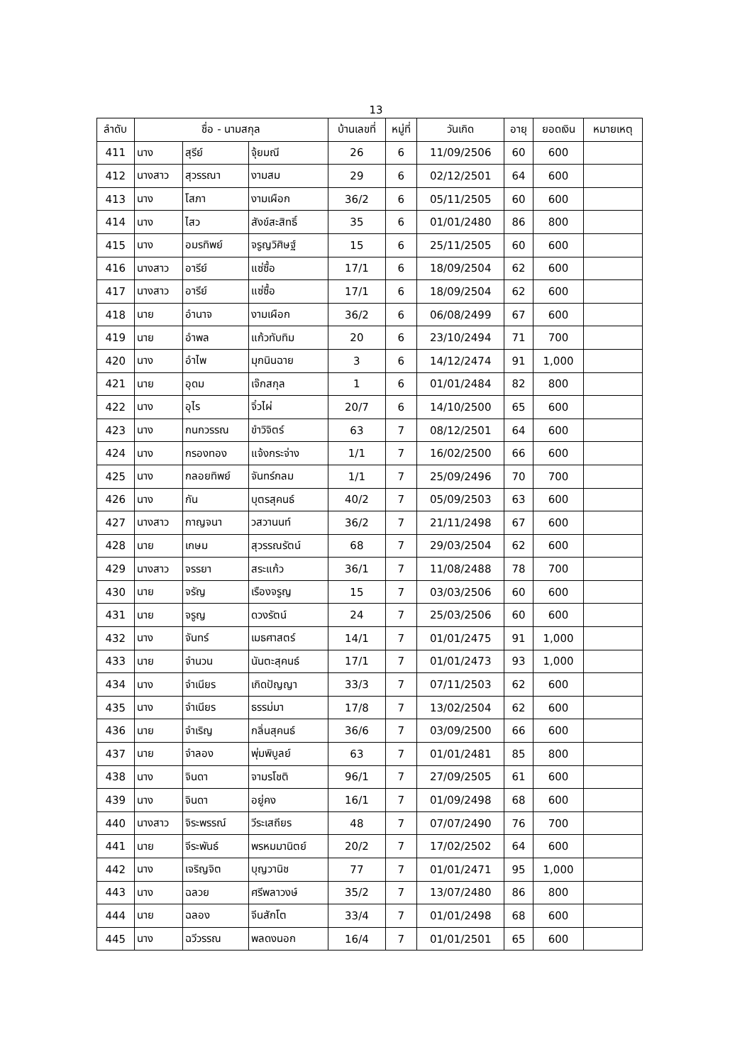13
| ลำดับ | ชื่อ - นามสกุล | | | บ้านเลขที่ | หมู่ที่ | วันเกิด | อายุ | ยอดเงิน | หมายเหตุ |
| --- | --- | --- | --- | --- | --- | --- | --- | --- | --- |
| 411 | นาง | สุรีย์ | จุ้ยมณี | 26 | 6 | 11/09/2506 | 60 | 600 | |
| 412 | นางสาว | สุวรรณา | งามสม | 29 | 6 | 02/12/2501 | 64 | 600 | |
| 413 | นาง | โสภา | งามเผือก | 36/2 | 6 | 05/11/2505 | 60 | 600 | |
| 414 | นาง | ไสว | สังข์สะสิทธิ์ | 35 | 6 | 01/01/2480 | 86 | 800 | |
| 415 | นาง | อมรทิพย์ | จรูญวิศิษฐ์ | 15 | 6 | 25/11/2505 | 60 | 600 | |
| 416 | นางสาว | อารีย์ | แซ่ซื้อ | 17/1 | 6 | 18/09/2504 | 62 | 600 | |
| 417 | นางสาว | อารีย์ | แซ่ซื้อ | 17/1 | 6 | 18/09/2504 | 62 | 600 | |
| 418 | นาย | อำนาจ | งามเผือก | 36/2 | 6 | 06/08/2499 | 67 | 600 | |
| 419 | นาย | อำพล | แก้วทับทิม | 20 | 6 | 23/10/2494 | 71 | 700 | |
| 420 | นาง | อำไพ | มุกนินฉาย | 3 | 6 | 14/12/2474 | 91 | 1,000 | |
| 421 | นาย | อุดม | เจ๊กสกุล | 1 | 6 | 01/01/2484 | 82 | 800 | |
| 422 | นาง | อุไร | จิ๋วไผ่ | 20/7 | 6 | 14/10/2500 | 65 | 600 | |
| 423 | นาง | กนกวรรณ | ขำวิจิตร์ | 63 | 7 | 08/12/2501 | 64 | 600 | |
| 424 | นาง | กรองทอง | แจ้งกระจ่าง | 1/1 | 7 | 16/02/2500 | 66 | 600 | |
| 425 | นาง | กลอยทิพย์ | จันทร์กลม | 1/1 | 7 | 25/09/2496 | 70 | 700 | |
| 426 | นาง | กัน | บุตรสุคนธ์ | 40/2 | 7 | 05/09/2503 | 63 | 600 | |
| 427 | นางสาว | กาญจนา | วสวานนท์ | 36/2 | 7 | 21/11/2498 | 67 | 600 | |
| 428 | นาย | เกษม | สุวรรณรัตน์ | 68 | 7 | 29/03/2504 | 62 | 600 | |
| 429 | นางสาว | จรรยา | สระแก้ว | 36/1 | 7 | 11/08/2488 | 78 | 700 | |
| 430 | นาย | จรัญ | เรืองจรูญ | 15 | 7 | 03/03/2506 | 60 | 600 | |
| 431 | นาย | จรูญ | ดวงรัตน์ | 24 | 7 | 25/03/2506 | 60 | 600 | |
| 432 | นาง | จันทร์ | เมธศาสตร์ | 14/1 | 7 | 01/01/2475 | 91 | 1,000 | |
| 433 | นาย | จำนวน | นันตะสุคนธ์ | 17/1 | 7 | 01/01/2473 | 93 | 1,000 | |
| 434 | นาง | จำเนียร | เกิดปัญญา | 33/3 | 7 | 07/11/2503 | 62 | 600 | |
| 435 | นาง | จำเนียร | ธรรม่มา | 17/8 | 7 | 13/02/2504 | 62 | 600 | |
| 436 | นาย | จำเริญ | กลิ่นสุคนธ์ | 36/6 | 7 | 03/09/2500 | 66 | 600 | |
| 437 | นาย | จำลอง | พุ่มพิบูลย์ | 63 | 7 | 01/01/2481 | 85 | 800 | |
| 438 | นาง | จินดา | จามรโชติ | 96/1 | 7 | 27/09/2505 | 61 | 600 | |
| 439 | นาง | จินดา | อยู่คง | 16/1 | 7 | 01/09/2498 | 68 | 600 | |
| 440 | นางสาว | จิระพรรณ์ | วีระเสถียร | 48 | 7 | 07/07/2490 | 76 | 700 | |
| 441 | นาย | จีระพันธ์ | พรหมมานิตย์ | 20/2 | 7 | 17/02/2502 | 64 | 600 | |
| 442 | นาง | เจริญจิต | บุญวานิช | 77 | 7 | 01/01/2471 | 95 | 1,000 | |
| 443 | นาง | ฉลวย | ศรีพลาวงษ์ | 35/2 | 7 | 13/07/2480 | 86 | 800 | |
| 444 | นาย | ฉลอง | จีนสักโต | 33/4 | 7 | 01/01/2498 | 68 | 600 | |
| 445 | นาง | ฉวีวรรณ | พลดงนอก | 16/4 | 7 | 01/01/2501 | 65 | 600 | |